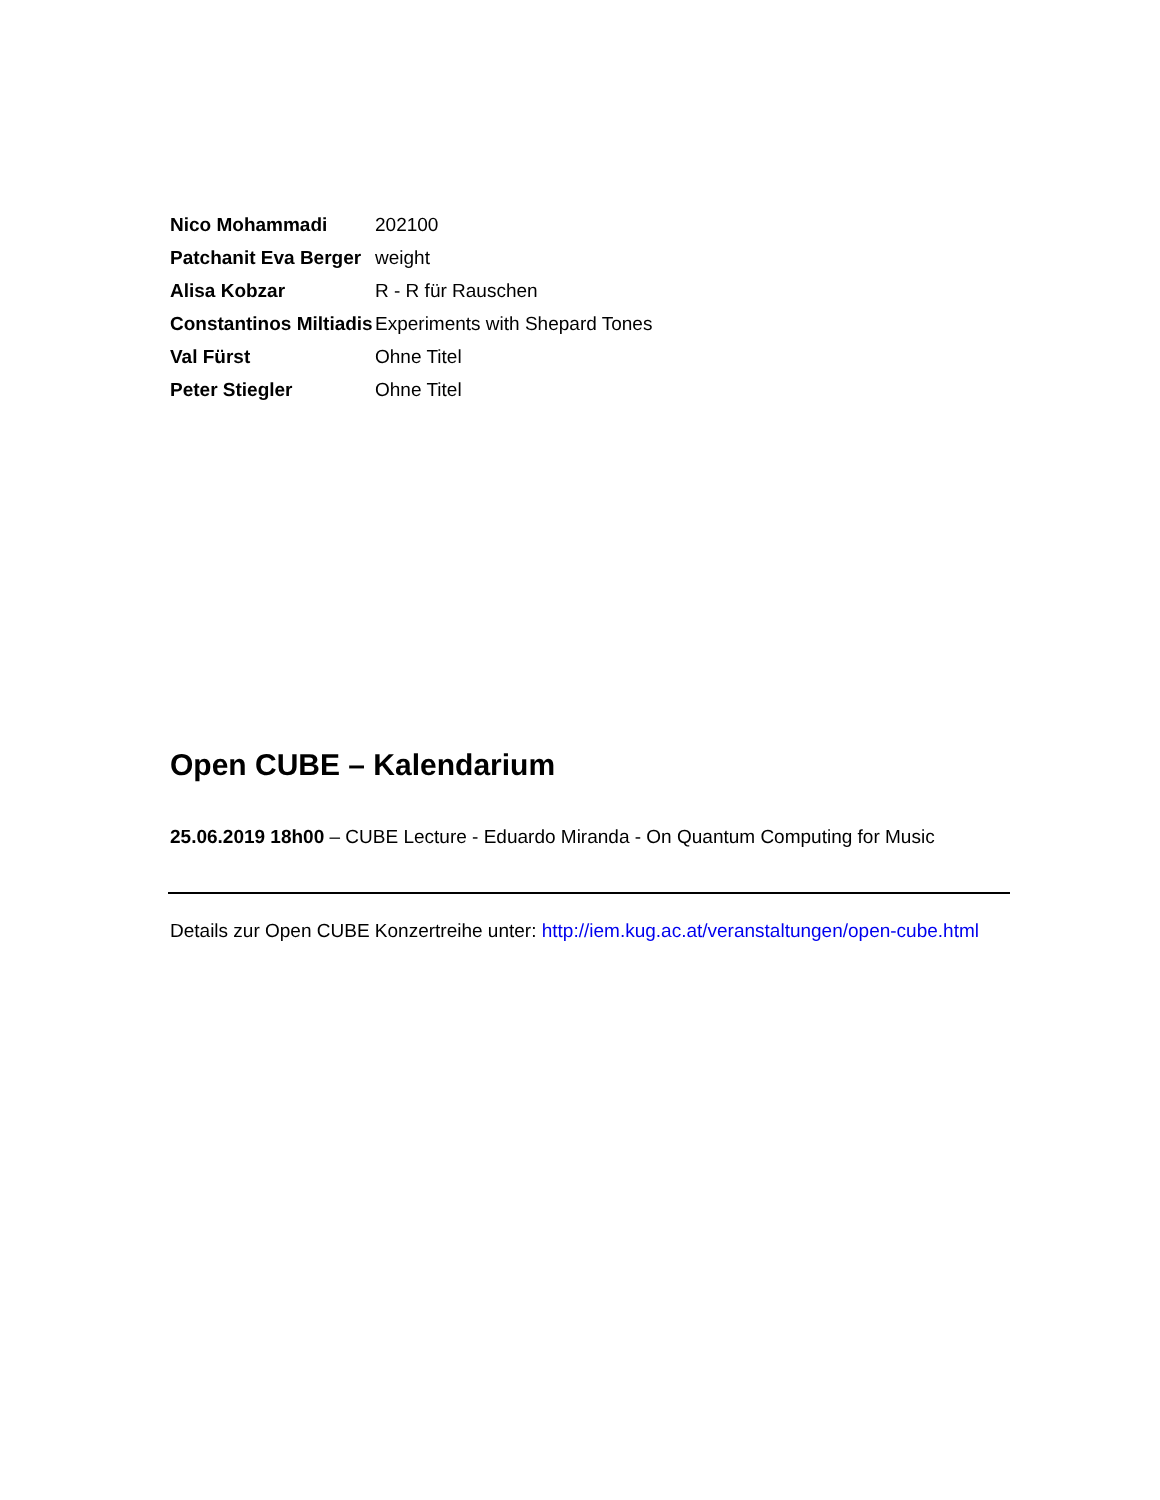| Nico Mohammadi | 202100 |
| Patchanit Eva Berger | weight |
| Alisa Kobzar | R - R für Rauschen |
| Constantinos Miltiadis | Experiments with Shepard Tones |
| Val Fürst | Ohne Titel |
| Peter Stiegler | Ohne Titel |
Open CUBE – Kalendarium
25.06.2019 18h00 – CUBE Lecture - Eduardo Miranda - On Quantum Computing for Music
Details zur Open CUBE Konzertreihe unter: http://iem.kug.ac.at/veranstaltungen/open-cube.html